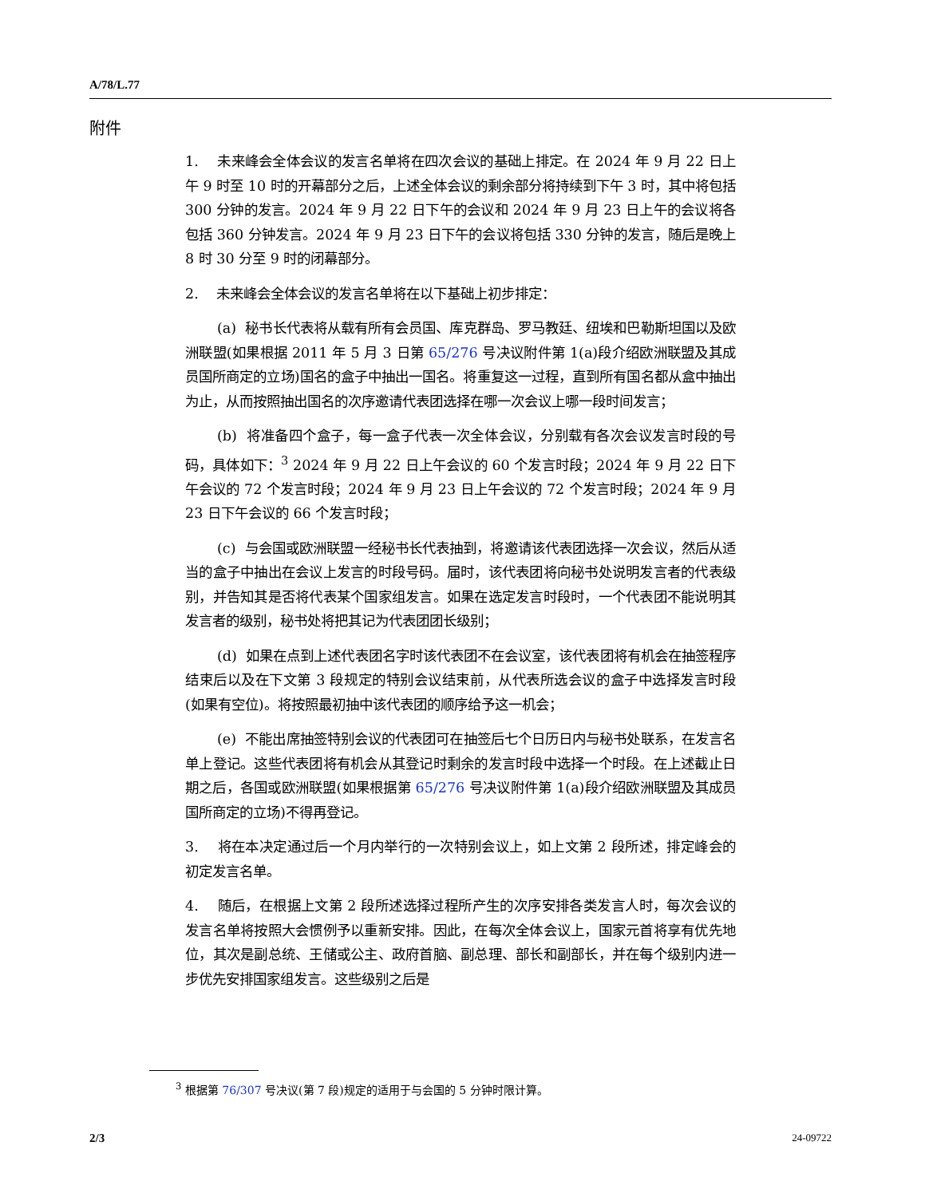A/78/L.77
附件
1. 未来峰会全体会议的发言名单将在四次会议的基础上排定。在 2024 年 9 月 22 日上午 9 时至 10 时的开幕部分之后，上述全体会议的剩余部分将持续到下午 3 时，其中将包括 300 分钟的发言。2024 年 9 月 22 日下午的会议和 2024 年 9 月 23 日上午的会议将各包括 360 分钟发言。2024 年 9 月 23 日下午的会议将包括 330 分钟的发言，随后是晚上 8 时 30 分至 9 时的闭幕部分。
2. 未来峰会全体会议的发言名单将在以下基础上初步排定：
(a) 秘书长代表将从载有所有会员国、库克群岛、罗马教廷、纽埃和巴勒斯坦国以及欧洲联盟(如果根据 2011 年 5 月 3 日第 65/276 号决议附件第 1(a)段介绍欧洲联盟及其成员国所商定的立场)国名的盒子中抽出一国名。将重复这一过程，直到所有国名都从盒中抽出为止，从而按照抽出国名的次序邀请代表团选择在哪一次会议上哪一段时间发言；
(b) 将准备四个盒子，每一盒子代表一次全体会议，分别载有各次会议发言时段的号码，具体如下：<sup>3</sup> 2024 年 9 月 22 日上午会议的 60 个发言时段；2024 年 9 月 22 日下午会议的 72 个发言时段；2024 年 9 月 23 日上午会议的 72 个发言时段；2024 年 9 月 23 日下午会议的 66 个发言时段；
(c) 与会国或欧洲联盟一经秘书长代表抽到，将邀请该代表团选择一次会议，然后从适当的盒子中抽出在会议上发言的时段号码。届时，该代表团将向秘书处说明发言者的代表级别，并告知其是否将代表某个国家组发言。如果在选定发言时段时，一个代表团不能说明其发言者的级别，秘书处将把其记为代表团团长级别；
(d) 如果在点到上述代表团名字时该代表团不在会议室，该代表团将有机会在抽签程序结束后以及在下文第 3 段规定的特别会议结束前，从代表所选会议的盒子中选择发言时段(如果有空位)。将按照最初抽中该代表团的顺序给予这一机会；
(e) 不能出席抽签特别会议的代表团可在抽签后七个日历日内与秘书处联系，在发言名单上登记。这些代表团将有机会从其登记时剩余的发言时段中选择一个时段。在上述截止日期之后，各国或欧洲联盟(如果根据第 65/276 号决议附件第 1(a)段介绍欧洲联盟及其成员国所商定的立场)不得再登记。
3. 将在本决定通过后一个月内举行的一次特别会议上，如上文第 2 段所述，排定峰会的初定发言名单。
4. 随后，在根据上文第 2 段所述选择过程所产生的次序安排各类发言人时，每次会议的发言名单将按照大会惯例予以重新安排。因此，在每次全体会议上，国家元首将享有优先地位，其次是副总统、王储或公主、政府首脑、副总理、部长和副部长，并在每个级别内进一步优先安排国家组发言。这些级别之后是
<sup>3</sup> 根据第 76/307 号决议(第 7 段)规定的适用于与会国的 5 分钟时限计算。
2/3 24-09722